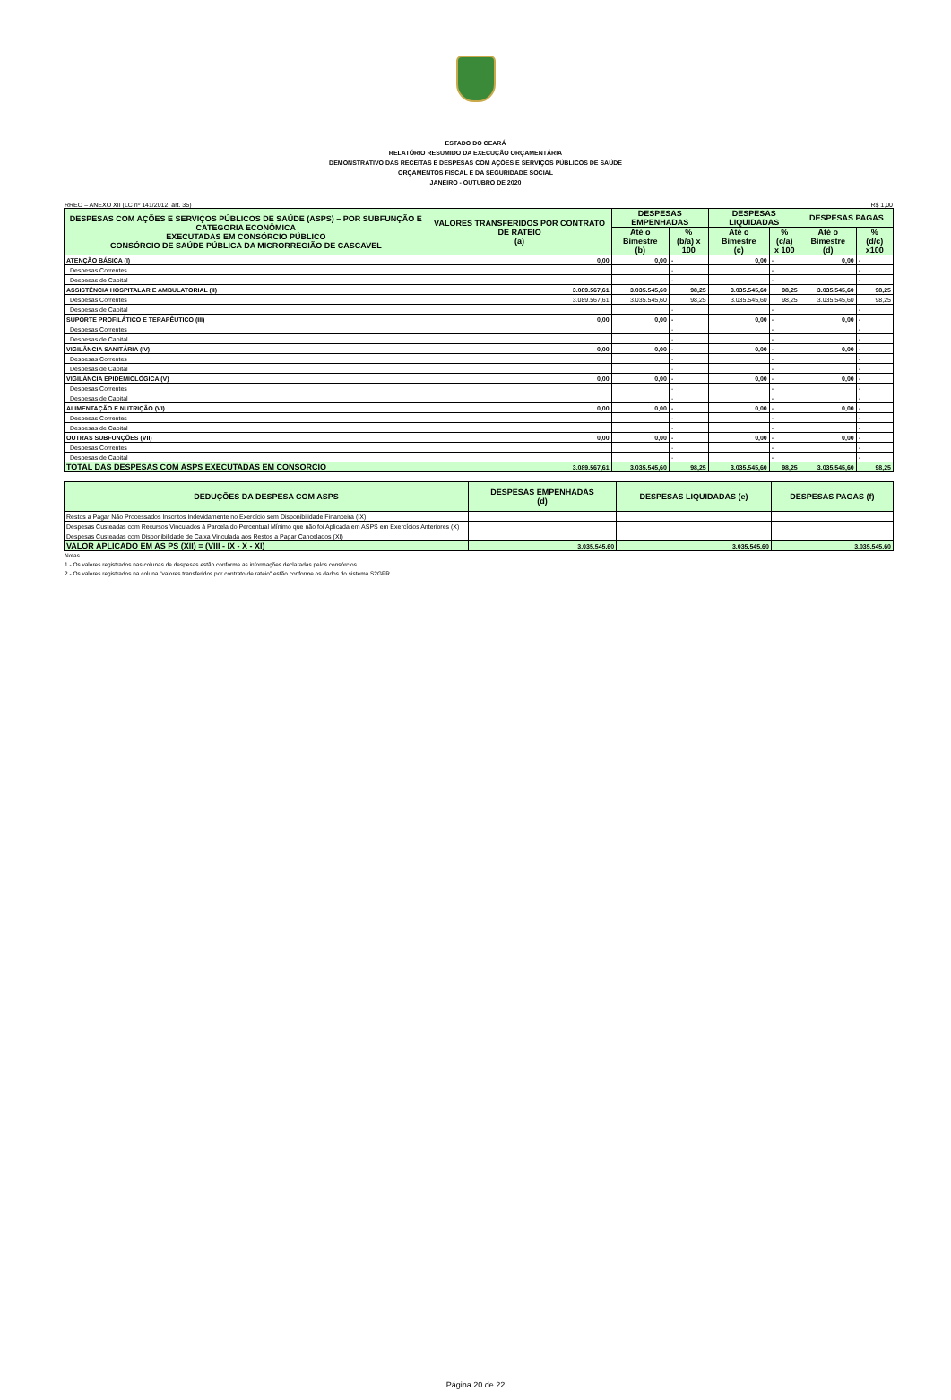ESTADO DO CEARÁ
RELATÓRIO RESUMIDO DA EXECUÇÃO ORÇAMENTÁRIA
DEMONSTRATIVO DAS RECEITAS E DESPESAS COM AÇÕES E SERVIÇOS PÚBLICOS DE SAÚDE
ORÇAMENTOS FISCAL E DA SEGURIDADE SOCIAL
JANEIRO - OUTUBRO DE 2020
RREO – ANEXO XII (LC nº 141/2012, art. 35) R$ 1,00
| DESPESAS COM AÇÕES E SERVIÇOS PÚBLICOS DE SAÚDE (ASPS) – POR SUBFUNÇÃO E CATEGORIA ECONÔMICA EXECUTADAS EM CONSÓRCIO PÚBLICO CONSÓRCIO DE SAÚDE PÚBLICA DA MICRORREGIÃO DE CASCAVEL | VALORES TRANSFERIDOS POR CONTRATO DE RATEIO (a) | DESPESAS EMPENHADAS | | DESPESAS LIQUIDADAS | | DESPESAS PAGAS | |
| --- | --- | --- | --- | --- | --- | --- | --- |
| | | Até o Bimestre (b) | % (b/a) x 100 | Até o Bimestre (c) | % (c/a) x 100 | Até o Bimestre (d) | % (d/c) x100 |
| ATENÇÃO BÁSICA (I) | 0,00 | 0,00 | - | 0,00 | - | 0,00 | - |
| Despesas Correntes | | | - | | - | | - |
| Despesas de Capital | | | - | | - | | - |
| ASSISTÊNCIA HOSPITALAR E AMBULATORIAL (II) | 3.089.567,61 | 3.035.545,60 | 98,25 | 3.035.545,60 | 98,25 | 3.035.545,60 | 98,25 |
| Despesas Correntes | 3.089.567,61 | 3.035.545,60 | 98,25 | 3.035.545,60 | 98,25 | 3.035.545,60 | 98,25 |
| Despesas de Capital | | | - | | - | | - |
| SUPORTE PROFILÁTICO E TERAPÊUTICO (III) | 0,00 | 0,00 | - | 0,00 | - | 0,00 | - |
| Despesas Correntes | | | - | | - | | - |
| Despesas de Capital | | | - | | - | | - |
| VIGILÂNCIA SANITÁRIA (IV) | 0,00 | 0,00 | - | 0,00 | - | 0,00 | - |
| Despesas Correntes | | | - | | - | | - |
| Despesas de Capital | | | - | | - | | - |
| VIGILÂNCIA EPIDEMIOLÓGICA (V) | 0,00 | 0,00 | - | 0,00 | - | 0,00 | - |
| Despesas Correntes | | | - | | - | | - |
| Despesas de Capital | | | - | | - | | - |
| ALIMENTAÇÃO E NUTRIÇÃO (VI) | 0,00 | 0,00 | - | 0,00 | - | 0,00 | - |
| Despesas Correntes | | | - | | - | | - |
| Despesas de Capital | | | - | | - | | - |
| OUTRAS SUBFUNÇÕES (VII) | 0,00 | 0,00 | - | 0,00 | - | 0,00 | - |
| Despesas Correntes | | | - | | - | | - |
| Despesas de Capital | | | - | | - | | - |
| TOTAL DAS DESPESAS COM ASPS EXECUTADAS EM CONSORCIO | 3.089.567,61 | 3.035.545,60 | 98,25 | 3.035.545,60 | 98,25 | 3.035.545,60 | 98,25 |
| DEDUÇÕES DA DESPESA COM ASPS | DESPESAS EMPENHADAS (d) | DESPESAS LIQUIDADAS (e) | DESPESAS PAGAS (f) |
| --- | --- | --- | --- |
| Restos a Pagar Não Processados Inscritos Indevidamente no Exercício sem Disponibilidade Financeira (IX) | | | |
| Despesas Custeadas com Recursos Vinculados à Parcela do Percentual Mínimo que não foi Aplicada em ASPS em Exercícios Anteriores (X) | | | |
| Despesas Custeadas com Disponibilidade de Caixa Vinculada aos Restos a Pagar Cancelados (XI) | | | |
| VALOR APLICADO EM AS PS (XII) = (VIII - IX - X - XI) | 3.035.545,60 | 3.035.545,60 | 3.035.545,60 |
Notas :
1 - Os valores registrados nas colunas de despesas estão conforme as informações declaradas pelos consórcios.
2 - Os valores registrados na coluna "valores transferidos por contrato de rateio" estão conforme os dados do sistema S2GPR.
Página 20 de 22